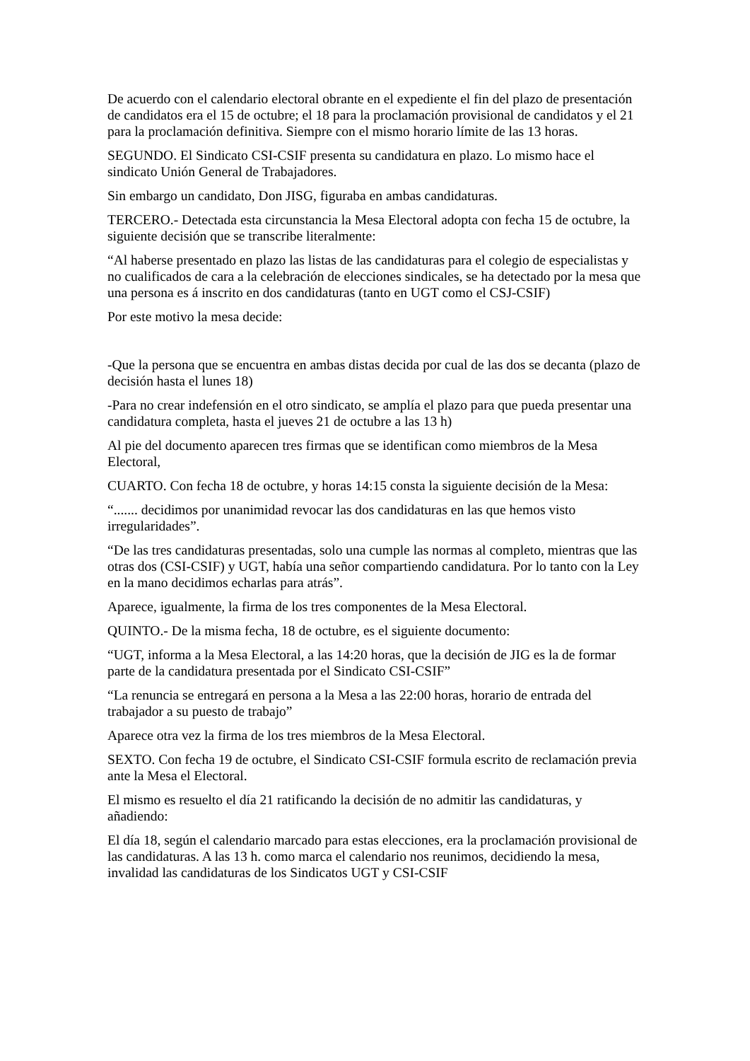De acuerdo con el calendario electoral obrante en el expediente el fin del plazo de presentación de candidatos era el 15 de octubre; el 18 para la proclamación provisional de candidatos y el 21 para la proclamación definitiva. Siempre con el mismo horario límite de las 13 horas.
SEGUNDO. El Sindicato CSI-CSIF presenta su candidatura en plazo. Lo mismo hace el sindicato Unión General de Trabajadores.
Sin embargo un candidato, Don JISG, figuraba en ambas candidaturas.
TERCERO.- Detectada esta circunstancia la Mesa Electoral adopta con fecha 15 de octubre, la siguiente decisión que se transcribe literalmente:
“Al haberse presentado en plazo las listas de las candidaturas para el colegio de especialistas y no cualificados de cara a la celebración de elecciones sindicales, se ha detectado por la mesa que una persona es á inscrito en dos candidaturas (tanto en UGT como el CSJ-CSIF)
Por este motivo la mesa decide:
-Que la persona que se encuentra en ambas distas decida por cual de las dos se decanta (plazo de decisión hasta el lunes 18)
-Para no crear indefensión en el otro sindicato, se amplía el plazo para que pueda presentar una candidatura completa, hasta el jueves 21 de octubre a las 13 h)
Al pie del documento aparecen tres firmas que se identifican como miembros de la Mesa Electoral,
CUARTO. Con fecha 18 de octubre, y horas 14:15 consta la siguiente decisión de la Mesa:
“....... decidimos por unanimidad revocar las dos candidaturas en las que hemos visto irregularidades”.
“De las tres candidaturas presentadas, solo una cumple las normas al completo, mientras que las otras dos (CSI-CSIF) y UGT, había una señor compartiendo candidatura. Por lo tanto con la Ley en la mano decidimos echarlas para atrás”.
Aparece, igualmente, la firma de los tres componentes de la Mesa Electoral.
QUINTO.- De la misma fecha, 18 de octubre, es el siguiente documento:
“UGT, informa a la Mesa Electoral, a las 14:20 horas, que la decisión de JIG es la de formar parte de la candidatura presentada por el Sindicato CSI-CSIF”
“La renuncia se entregará en persona a la Mesa a las 22:00 horas, horario de entrada del trabajador a su puesto de trabajo”
Aparece otra vez la firma de los tres miembros de la Mesa Electoral.
SEXTO. Con fecha 19 de octubre, el Sindicato CSI-CSIF formula escrito de reclamación previa ante la Mesa el Electoral.
El mismo es resuelto el día 21 ratificando la decisión de no admitir las candidaturas, y añadiendo:
El día 18, según el calendario marcado para estas elecciones, era la proclamación provisional de las candidaturas. A las 13 h. como marca el calendario nos reunimos, decidiendo la mesa, invalidad las candidaturas de los Sindicatos UGT y CSI-CSIF